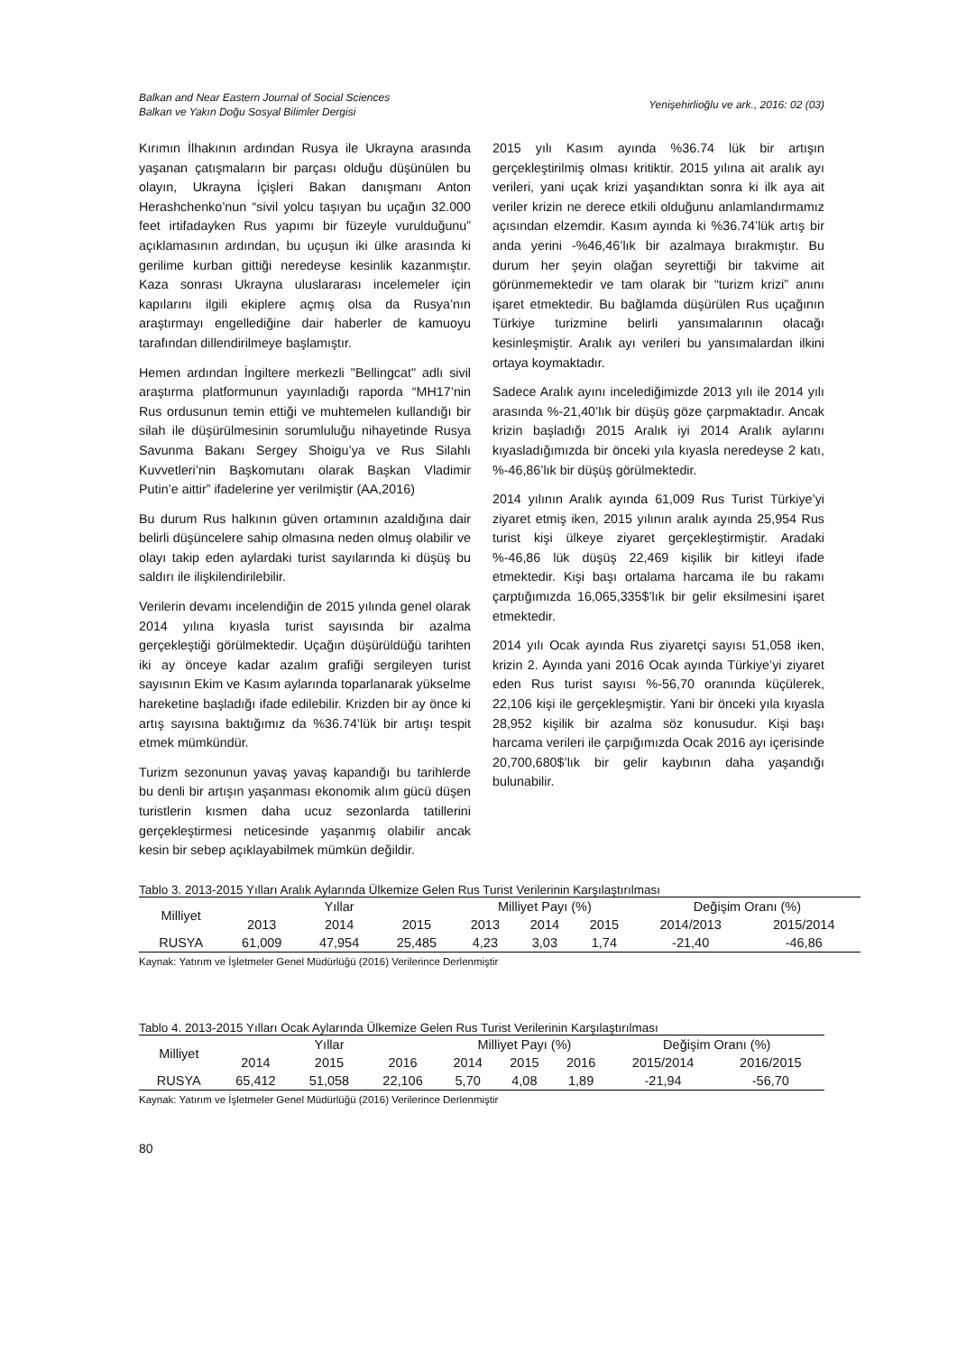Balkan and Near Eastern Journal of Social Sciences
Balkan ve Yakın Doğu Sosyal Bilimler Dergisi
Yenişehirlioğlu ve ark., 2016: 02 (03)
Kırımın İlhakının ardından Rusya ile Ukrayna arasında yaşanan çatışmaların bir parçası olduğu düşünülen bu olayın, Ukrayna İçişleri Bakan danışmanı Anton Herashchenko’nun “sivil yolcu taşıyan bu uçağın 32.000 feet irtifadayken Rus yapımı bir füzeyle vurulduğunu” açıklamasının ardından, bu uçuşun iki ülke arasında ki gerilime kurban gittiği neredeyse kesinlik kazanmıştır. Kaza sonrası Ukrayna uluslararası incelemeler için kapılarını ilgili ekiplere açmış olsa da Rusya’nın araştırmayı engellediğine dair haberler de kamuoyu tarafından dillendirilmeye başlamıştır.
Hemen ardından İngiltere merkezli "Bellingcat" adlı sivil araştırma platformunun yayınladığı raporda “MH17’nin Rus ordusunun temin ettiği ve muhtemelen kullandığı bir silah ile düşürülmesinin sorumluluğu nihayetinde Rusya Savunma Bakanı Sergey Shoigu’ya ve Rus Silahlı Kuvvetleri’nin Başkomutanı olarak Başkan Vladimir Putin’e aittir” ifadelerine yer verilmiştir (AA,2016)
Bu durum Rus halkının güven ortamının azaldığına dair belirli düşüncelere sahip olmasına neden olmuş olabilir ve olayı takip eden aylardaki turist sayılarında ki düşüş bu saldırı ile ilişkilendirilebilir.
Verilerin devamı incelendiğin de 2015 yılında genel olarak 2014 yılına kıyasla turist sayısında bir azalma gerçekleştiği görülmektedir. Uçağın düşürüldüğü tarihten iki ay önceye kadar azalım grafiği sergileyen turist sayısının Ekim ve Kasım aylarında toparlanarak yükselme hareketine başladığı ifade edilebilir. Krizden bir ay önce ki artış sayısına baktığımız da %36.74’lük bir artışı tespit etmek mümkündür.
Turizm sezonunun yavaş yavaş kapandığı bu tarihlerde bu denli bir artışın yaşanması ekonomik alım gücü düşen turistlerin kısmen daha ucuz sezonlarda tatillerini gerçekleştirmesi neticesinde yaşanmış olabilir ancak kesin bir sebep açıklayabilmek mümkün değildir.
2015 yılı Kasım ayında %36.74 lük bir artışın gerçekleştirilmiş olması kritiktir. 2015 yılına ait aralık ayı verileri, yani uçak krizi yaşandıktan sonra ki ilk aya ait veriler krizin ne derece etkili olduğunu anlamlandırmamız açısından elzemdir. Kasım ayında ki %36.74’lük artış bir anda yerini -%46,46’lık bir azalmaya bırakmıştır. Bu durum her şeyin olağan seyrettiği bir takvime ait görünmemektedir ve tam olarak bir “turizm krizi” anını işaret etmektedir. Bu bağlamda düşürülen Rus uçağının Türkiye turizmine belirli yansımalarının olacağı kesinleşmiştir. Aralık ayı verileri bu yansımalardan ilkini ortaya koymaktadır.
Sadece Aralık ayını incelediğimizde 2013 yılı ile 2014 yılı arasında %-21,40’lık bir düşüş göze çarpmaktadır. Ancak krizin başladığı 2015 Aralık iyi 2014 Aralık aylarını kıyasladığımızda bir önceki yıla kıyasla neredeyse 2 katı, %-46,86’lık bir düşüş görülmektedir.
2014 yılının Aralık ayında 61,009 Rus Turist Türkiye’yi ziyaret etmiş iken, 2015 yılının aralık ayında 25,954 Rus turist kişi ülkeye ziyaret gerçekleştirmiştir. Aradaki %-46,86 lük düşüş 22,469 kişilik bir kitleyi ifade etmektedir. Kişi başı ortalama harcama ile bu rakamı çarptığımızda 16,065,335$’lık bir gelir eksilmesini işaret etmektedir.
2014 yılı Ocak ayında Rus ziyaretçi sayısı 51,058 iken, krizin 2. Ayında yani 2016 Ocak ayında Türkiye’yi ziyaret eden Rus turist sayısı %-56,70 oranında küçülerek, 22,106 kişi ile gerçekleşmiştir. Yani bir önceki yıla kıyasla 28,952 kişilik bir azalma söz konusudur. Kişi başı harcama verileri ile çarpığımızda Ocak 2016 ayı içerisinde 20,700,680$’lık bir gelir kaybının daha yaşandığı bulunabilir.
Tablo 3. 2013-2015 Yılları Aralık Aylarında Ülkemize Gelen Rus Turist Verilerinin Karşılaştırılması
| Milliyet | Yıllar | | | Milliyet Payı (%) | | | Değişim Oranı (%) | |
| --- | --- | --- | --- | --- | --- | --- | --- | --- |
| | 2013 | 2014 | 2015 | 2013 | 2014 | 2015 | 2014/2013 | 2015/2014 |
| RUSYA | 61,009 | 47,954 | 25,485 | 4,23 | 3,03 | 1,74 | -21,40 | -46,86 |
Kaynak: Yatırım ve İşletmeler Genel Müdürlüğü (2016) Verilerince Derlenmiştir
Tablo 4. 2013-2015 Yılları Ocak Aylarında Ülkemize Gelen Rus Turist Verilerinin Karşılaştırılması
| Milliyet | Yıllar | | | Milliyet Payı (%) | | | Değişim Oranı (%) | |
| --- | --- | --- | --- | --- | --- | --- | --- | --- |
| | 2014 | 2015 | 2016 | 2014 | 2015 | 2016 | 2015/2014 | 2016/2015 |
| RUSYA | 65,412 | 51,058 | 22,106 | 5,70 | 4,08 | 1,89 | -21,94 | -56,70 |
Kaynak: Yatırım ve İşletmeler Genel Müdürlüğü (2016) Verilerince Derlenmiştir
80